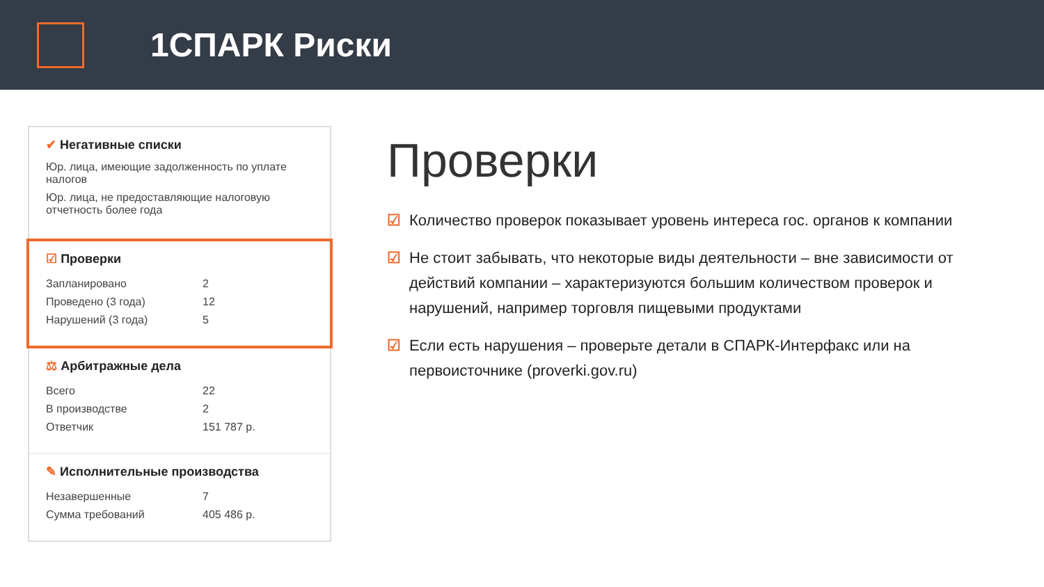1СПАРК Риски
✔ Негативные списки
Юр. лица, имеющие задолженность по уплате налогов
Юр. лица, не предоставляющие налоговую отчетность более года
☑ Проверки
| Запланировано | 2 |
| Проведено (3 года) | 12 |
| Нарушений (3 года) | 5 |
⚖ Арбитражные дела
| Всего | 22 |
| В производстве | 2 |
| Ответчик | 151 787 р. |
✎ Исполнительные производства
| Незавершенные | 7 |
| Сумма требований | 405 486 р. |
Проверки
☑ Количество проверок показывает уровень интереса гос. органов к компании
☑ Не стоит забывать, что некоторые виды деятельности – вне зависимости от действий компании – характеризуются большим количеством проверок и нарушений, например торговля пищевыми продуктами
☑ Если есть нарушения – проверьте детали в СПАРК-Интерфакс или на первоисточнике (proverki.gov.ru)